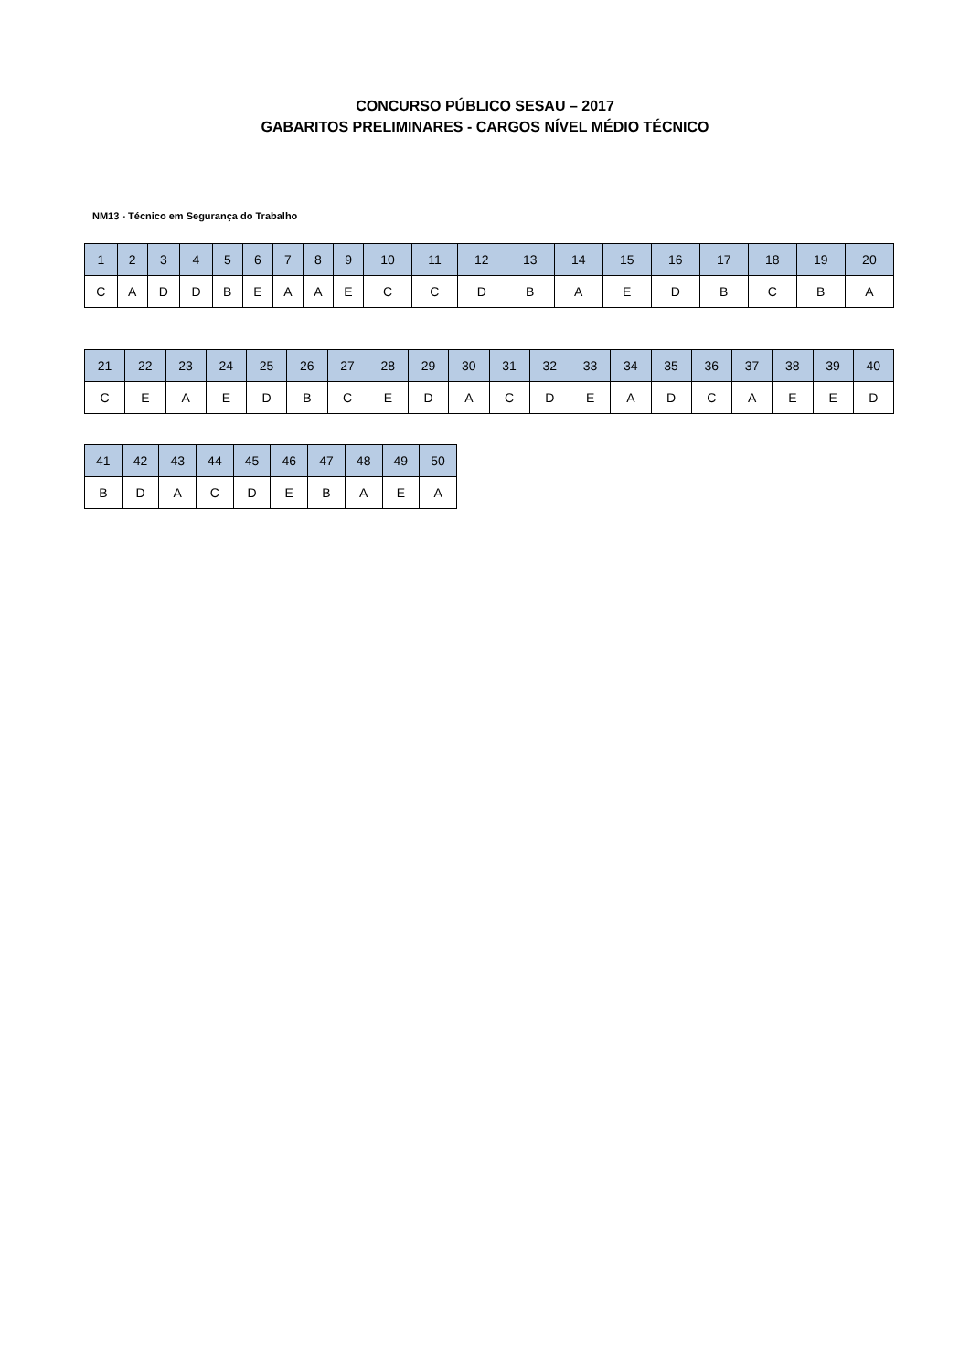CONCURSO PÚBLICO SESAU – 2017
GABARITOS PRELIMINARES - CARGOS NÍVEL MÉDIO TÉCNICO
NM13 - Técnico em Segurança do Trabalho
| 1 | 2 | 3 | 4 | 5 | 6 | 7 | 8 | 9 | 10 | 11 | 12 | 13 | 14 | 15 | 16 | 17 | 18 | 19 | 20 |
| --- | --- | --- | --- | --- | --- | --- | --- | --- | --- | --- | --- | --- | --- | --- | --- | --- | --- | --- | --- |
| C | A | D | D | B | E | A | A | E | C | C | D | B | A | E | D | B | C | B | A |
| 21 | 22 | 23 | 24 | 25 | 26 | 27 | 28 | 29 | 30 | 31 | 32 | 33 | 34 | 35 | 36 | 37 | 38 | 39 | 40 |
| --- | --- | --- | --- | --- | --- | --- | --- | --- | --- | --- | --- | --- | --- | --- | --- | --- | --- | --- | --- |
| C | E | A | E | D | B | C | E | D | A | C | D | E | A | D | C | A | E | E | D |
| 41 | 42 | 43 | 44 | 45 | 46 | 47 | 48 | 49 | 50 |
| --- | --- | --- | --- | --- | --- | --- | --- | --- | --- |
| B | D | A | C | D | E | B | A | E | A |